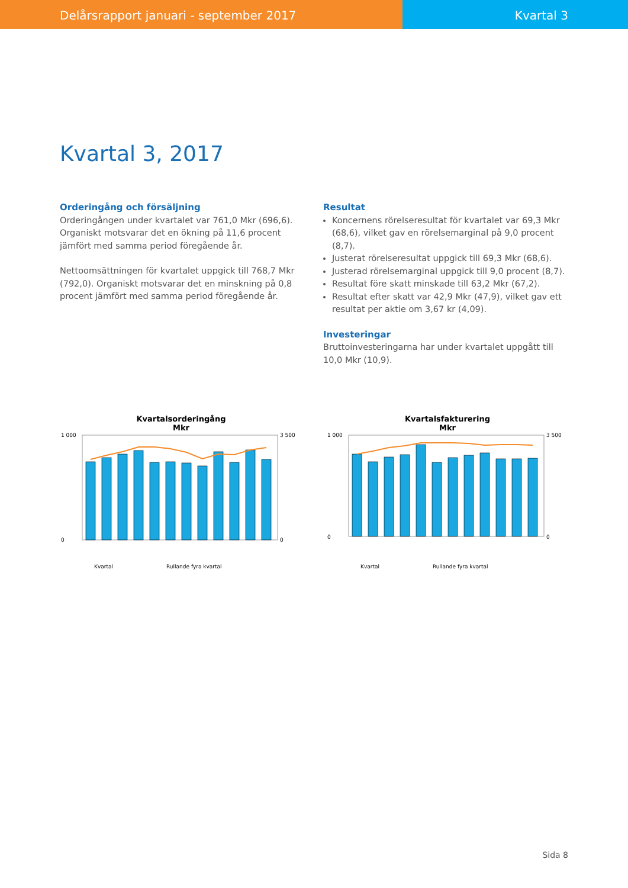Delårsrapport januari - september 2017
Kvartal 3
Kvartal 3, 2017
Orderingång och försäljning
Orderingången under kvartalet var 761,0 Mkr (696,6). Organiskt motsvarar det en ökning på 11,6 procent jämfört med samma period föregående år.
Nettoomsättningen för kvartalet uppgick till 768,7 Mkr (792,0). Organiskt motsvarar det en minskning på 0,8 procent jämfört med samma period föregående år.
Resultat
Koncernens rörelseresultat för kvartalet var 69,3 Mkr (68,6), vilket gav en rörelsemarginal på 9,0 procent (8,7).
Justerat rörelseresultat uppgick till 69,3 Mkr (68,6).
Justerad rörelsemarginal uppgick till 9,0 procent (8,7).
Resultat före skatt minskade till 63,2 Mkr (67,2).
Resultat efter skatt var 42,9 Mkr (47,9), vilket gav ett resultat per aktie om 3,67 kr (4,09).
Investeringar
Bruttoinvesteringarna har under kvartalet uppgått till 10,0 Mkr (10,9).
Kvartalsorderingång
Mkr
Kvartal
Rullande fyra kvartal
1 000
0
3 500
0
Kvartalsfakturering
Mkr
Kvartal
Rullande fyra kvartal
1 000
0
3 500
0
Sida 8